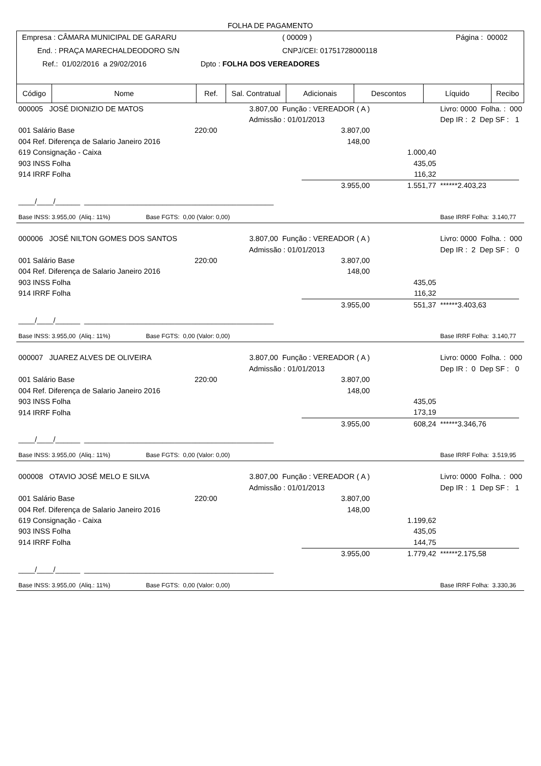FOLHA DE PAGAMENTO
Empresa : CÂMARA MUNICIPAL DE GARARU ( 00009 ) Página : 00002
End. : PRAÇA MARECHALDEODORO S/N CNPJ/CEI: 01751728000118
Ref.: 01/02/2016 a 29/02/2016 Dpto : FOLHA DOS VEREADORES
| Código | Nome | Ref. | Sal. Contratual | Adicionais | Descontos | Líquido | Recibo |
| --- | --- | --- | --- | --- | --- | --- | --- |
| 000005 JOSÉ DIONIZIO DE MATOS | | 3.807,00 Função : VEREADOR ( A ) | | | Livro: 0000 Folha. : 000 | |
| Admissão : 01/01/2013 | | | | | Dep IR : 2 Dep SF : 1 | |
| 001 Salário Base | 220:00 | | 3.807,00 | | | |
| 004 Ref. Diferença de Salario Janeiro 2016 | | | 148,00 | | | |
| 619 Consignação - Caixa | | | | 1.000,40 | | |
| 903 INSS Folha | | | | 435,05 | | |
| 914 IRRF Folha | | | | 116,32 | | |
| | | | 3.955,00 | 1.551,77 | ******2.403,23 | |
| ____/____/______ ______________________________________________ | | | | | | |
| Base INSS: 3.955,00 (Aliq.: 11%) Base FGTS: 0,00 (Valor: 0,00) | | | | | Base IRRF Folha: 3.140,77 | |
| 000006 JOSÉ NILTON GOMES DOS SANTOS | | 3.807,00 Função : VEREADOR ( A ) | | | Livro: 0000 Folha. : 000 | |
| Admissão : 01/01/2013 | | | | | Dep IR : 2 Dep SF : 0 | |
| 001 Salário Base | 220:00 | | 3.807,00 | | | |
| 004 Ref. Diferença de Salario Janeiro 2016 | | | 148,00 | | | |
| 903 INSS Folha | | | | 435,05 | | |
| 914 IRRF Folha | | | | 116,32 | | |
| | | | 3.955,00 | 551,37 | ******3.403,63 | |
| ____/____/______ ______________________________________________ | | | | | | |
| Base INSS: 3.955,00 (Aliq.: 11%) Base FGTS: 0,00 (Valor: 0,00) | | | | | Base IRRF Folha: 3.140,77 | |
| 000007 JUAREZ ALVES DE OLIVEIRA | | 3.807,00 Função : VEREADOR ( A ) | | | Livro: 0000 Folha. : 000 | |
| Admissão : 01/01/2013 | | | | | Dep IR : 0 Dep SF : 0 | |
| 001 Salário Base | 220:00 | | 3.807,00 | | | |
| 004 Ref. Diferença de Salario Janeiro 2016 | | | 148,00 | | | |
| 903 INSS Folha | | | | 435,05 | | |
| 914 IRRF Folha | | | | 173,19 | | |
| | | | 3.955,00 | 608,24 | ******3.346,76 | |
| ____/____/______ ______________________________________________ | | | | | | |
| Base INSS: 3.955,00 (Aliq.: 11%) Base FGTS: 0,00 (Valor: 0,00) | | | | | Base IRRF Folha: 3.519,95 | |
| 000008 OTAVIO JOSÉ MELO E SILVA | | 3.807,00 Função : VEREADOR ( A ) | | | Livro: 0000 Folha. : 000 | |
| Admissão : 01/01/2013 | | | | | Dep IR : 1 Dep SF : 1 | |
| 001 Salário Base | 220:00 | | 3.807,00 | | | |
| 004 Ref. Diferença de Salario Janeiro 2016 | | | 148,00 | | | |
| 619 Consignação - Caixa | | | | 1.199,62 | | |
| 903 INSS Folha | | | | 435,05 | | |
| 914 IRRF Folha | | | | 144,75 | | |
| | | | 3.955,00 | 1.779,42 | ******2.175,58 | |
| ____/____/______ ______________________________________________ | | | | | | |
| Base INSS: 3.955,00 (Aliq.: 11%) Base FGTS: 0,00 (Valor: 0,00) | | | | | Base IRRF Folha: 3.330,36 | |